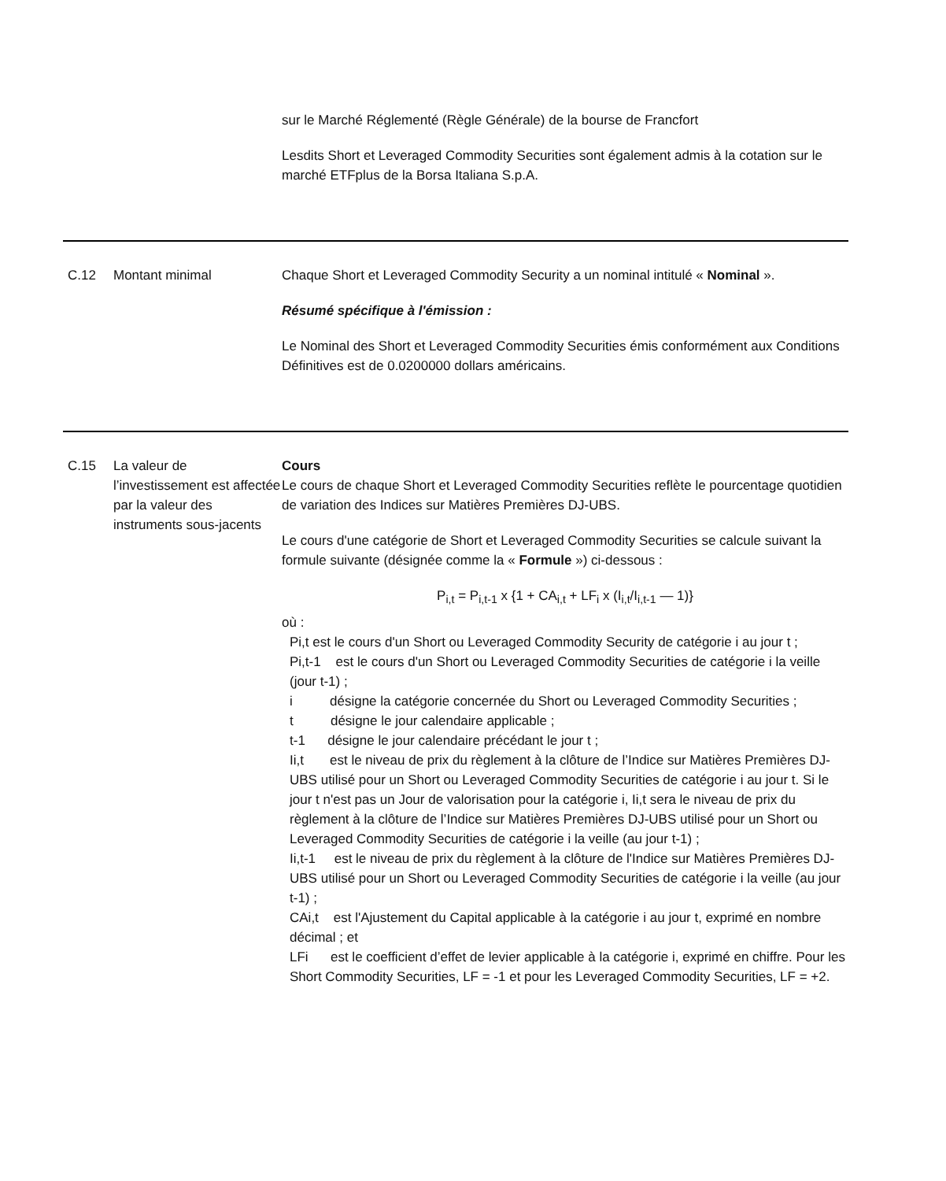| | | sur le Marché Réglementé (Règle Générale) de la bourse de Francfort Lesdits Short et Leveraged Commodity Securities sont également admis à la cotation sur le marché ETFplus de la Borsa Italiana S.p.A. |
| C.12 | Montant minimal | Chaque Short et Leveraged Commodity Security a un nominal intitulé « Nominal ». Résumé spécifique à l'émission : Le Nominal des Short et Leveraged Commodity Securities émis conformément aux Conditions Définitives est de 0.0200000 dollars américains. |
| C.15 | La valeur de l’investissement est affectée par la valeur des instruments sous-jacents | Cours Le cours de chaque Short et Leveraged Commodity Securities reflète le pourcentage quotidien de variation des Indices sur Matières Premières DJ-UBS. Le cours d'une catégorie de Short et Leveraged Commodity Securities se calcule suivant la formule suivante (désignée comme la « Formule ») ci-dessous : P<sub>i,t</sub> = P<sub>i,t-1</sub> x {1 + CA<sub>i,t</sub> + LF<sub>i</sub> x (I<sub>i,t</sub>/I<sub>i,t-1</sub> — 1)} où : Pi,t est le cours d'un Short ou Leveraged Commodity Security de catégorie i au jour t ; Pi,t-1 est le cours d'un Short ou Leveraged Commodity Securities de catégorie i la veille (jour t-1) ; i désigne la catégorie concernée du Short ou Leveraged Commodity Securities ; t désigne le jour calendaire applicable ; t-1 désigne le jour calendaire précédant le jour t ; Ii,t est le niveau de prix du règlement à la clôture de l’Indice sur Matières Premières DJ-UBS utilisé pour un Short ou Leveraged Commodity Securities de catégorie i au jour t. Si le jour t n'est pas un Jour de valorisation pour la catégorie i, Ii,t sera le niveau de prix du règlement à la clôture de l’Indice sur Matières Premières DJ-UBS utilisé pour un Short ou Leveraged Commodity Securities de catégorie i la veille (au jour t-1) ; Ii,t-1 est le niveau de prix du règlement à la clôture de l'Indice sur Matières Premières DJ-UBS utilisé pour un Short ou Leveraged Commodity Securities de catégorie i la veille (au jour t-1) ; CAi,t est l'Ajustement du Capital applicable à la catégorie i au jour t, exprimé en nombre décimal ; et LFi est le coefficient d’effet de levier applicable à la catégorie i, exprimé en chiffre. Pour les Short Commodity Securities, LF = -1 et pour les Leveraged Commodity Securities, LF = +2. |